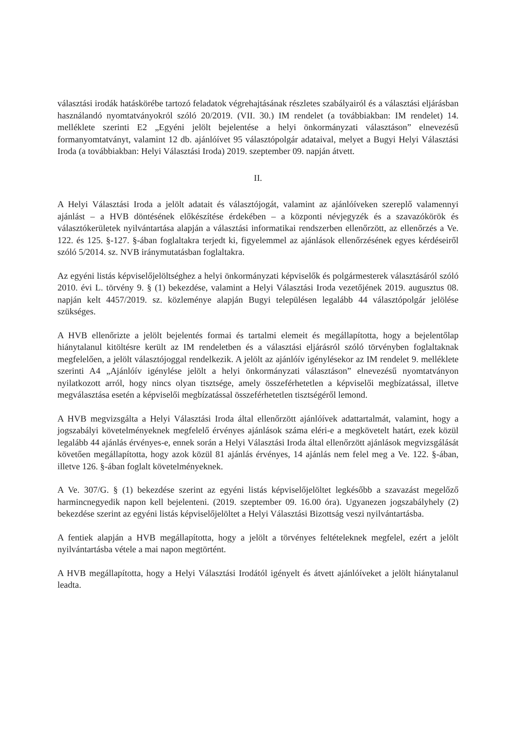választási irodák hatáskörébe tartozó feladatok végrehajtásának részletes szabályairól és a választási eljárásban használandó nyomtatványokról szóló 20/2019. (VII. 30.) IM rendelet (a továbbiakban: IM rendelet) 14. melléklete szerinti E2 „Egyéni jelölt bejelentése a helyi önkormányzati választáson” elnevezésű formanyomtatványt, valamint 12 db. ajánlóívet 95 választópolgár adataival, melyet a Bugyi Helyi Választási Iroda (a továbbiakban: Helyi Választási Iroda) 2019. szeptember 09. napján átvett.
II.
A Helyi Választási Iroda a jelölt adatait és választójogát, valamint az ajánlóíveken szereplő valamennyi ajánlást – a HVB döntésének előkészítése érdekében – a központi névjegyzék és a szavazókörök és választókerületek nyilvántartása alapján a választási informatikai rendszerben ellenőrzött, az ellenőrzés a Ve. 122. és 125. §-127. §-ában foglaltakra terjedt ki, figyelemmel az ajánlások ellenőrzésének egyes kérdéseiről szóló 5/2014. sz. NVB iránymutatásban foglaltakra.
Az egyéni listás képviselőjelöltséghez a helyi önkormányzati képviselők és polgármesterek választásáról szóló 2010. évi L. törvény 9. § (1) bekezdése, valamint a Helyi Választási Iroda vezetőjének 2019. augusztus 08. napján kelt 4457/2019. sz. közleménye alapján Bugyi településen legalább 44 választópolgár jelölése szükséges.
A HVB ellenőrizte a jelölt bejelentés formai és tartalmi elemeit és megállapította, hogy a bejelentőlap hiánytalanul kitöltésre került az IM rendeletben és a választási eljárásról szóló törvényben foglaltaknak megfelelően, a jelölt választójoggal rendelkezik. A jelölt az ajánlóív igénylésekor az IM rendelet 9. melléklete szerinti A4 „Ajánlóív igénylése jelölt a helyi önkormányzati választáson” elnevezésű nyomtatványon nyilatkozott arról, hogy nincs olyan tisztsége, amely összeférhetetlen a képviselői megbízatással, illetve megválasztása esetén a képviselői megbízatással összeférhetetlen tisztségéről lemond.
A HVB megvizsgálta a Helyi Választási Iroda által ellenőrzött ajánlóívek adattartalmát, valamint, hogy a jogszabályi követelményeknek megfelelő érvényes ajánlások száma eléri-e a megkövetelt határt, ezek közül legalább 44 ajánlás érvényes-e, ennek során a Helyi Választási Iroda által ellenőrzött ajánlások megvizsgálását követően megállapította, hogy azok közül 81 ajánlás érvényes, 14 ajánlás nem felel meg a Ve. 122. §-ában, illetve 126. §-ában foglalt követelményeknek.
A Ve. 307/G. § (1) bekezdése szerint az egyéni listás képviselőjelöltet legkésőbb a szavazást megelőző harmincnegyedik napon kell bejelenteni. (2019. szeptember 09. 16.00 óra). Ugyanezen jogszabályhely (2) bekezdése szerint az egyéni listás képviselőjelöltet a Helyi Választási Bizottság veszi nyilvántartásba.
A fentiek alapján a HVB megállapította, hogy a jelölt a törvényes feltételeknek megfelel, ezért a jelölt nyilvántartásba vétele a mai napon megtörtént.
A HVB megállapította, hogy a Helyi Választási Irodától igényelt és átvett ajánlóíveket a jelölt hiánytalanul leadta.